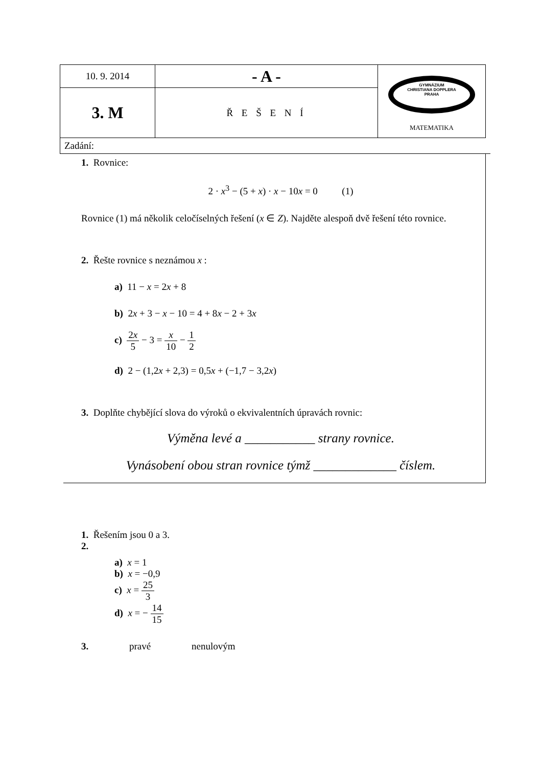| 10. 9. 2014 | - A - | GYMNÁZIUM CHRISTIANA DOPPLERA PRAHA MATEMATIKA |
| 3. M | Ř E Š E N Í | |
Zadání:
1. Rovnice:
2 · x<sup>3</sup> − (5 + x) · x − 10x = 0 (1)
Rovnice (1) má několik celočíselných řešení (x ∈ Z). Najděte alespoň dvě řešení této rovnice.
2. Řešte rovnice s neznámou x :
a) 11 − x = 2x + 8
b) 2x + 3 − x − 10 = 4 + 8x − 2 + 3x
c) 2x 5 − 3 = x 10 − 1 2
d) 2 − (1,2x + 2,3) = 0,5x + (−1,7 − 3,2x)
3. Doplňte chybějící slova do výroků o ekvivalentních úpravách rovnic:
Výměna levé a ___________ strany rovnice.
Vynásobení obou stran rovnice týmž _____________ číslem.
1. Řešením jsou 0 a 3.
2.
a) x = 1
b) x = −0,9
c) x = 25 3
d) x = − 14 15
3. pravé nenulovým